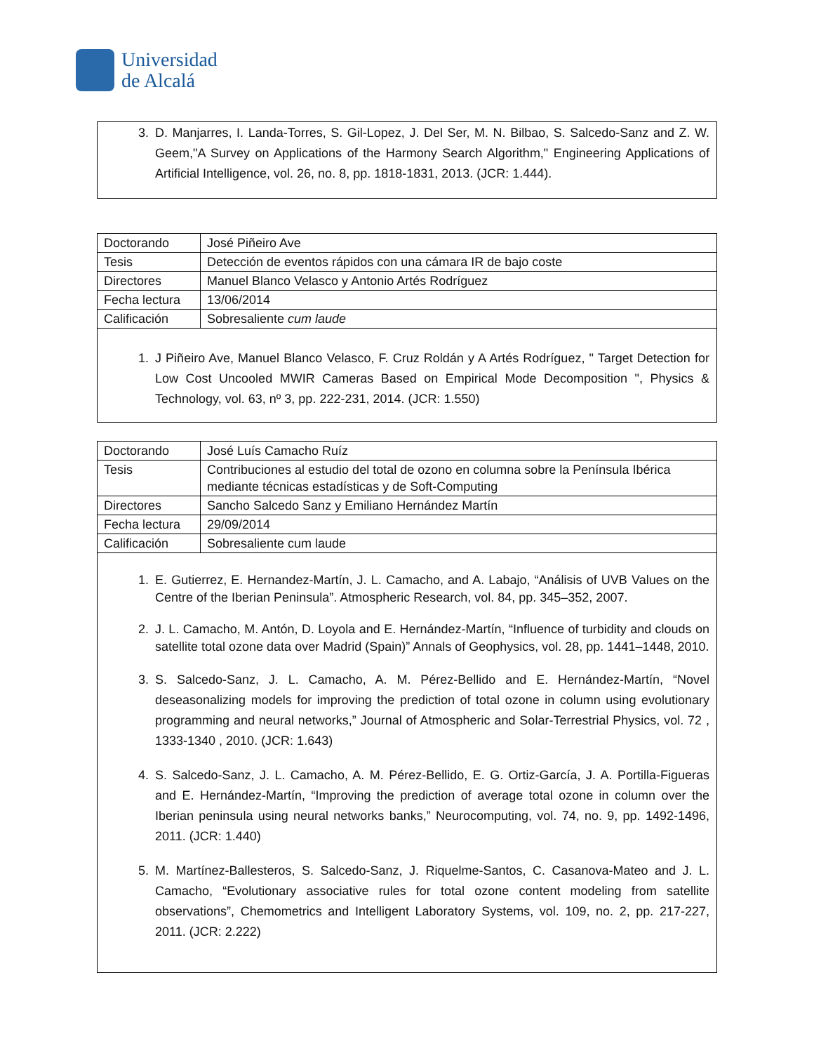Universidad
de Alcalá
3. D. Manjarres, I. Landa-Torres, S. Gil-Lopez, J. Del Ser, M. N. Bilbao, S. Salcedo-Sanz and Z. W. Geem,"A Survey on Applications of the Harmony Search Algorithm," Engineering Applications of Artificial Intelligence, vol. 26, no. 8, pp. 1818-1831, 2013. (JCR: 1.444).
| Doctorando | José Piñeiro Ave |
| Tesis | Detección de eventos rápidos con una cámara IR de bajo coste |
| Directores | Manuel Blanco Velasco y Antonio Artés Rodríguez |
| Fecha lectura | 13/06/2014 |
| Calificación | Sobresaliente cum laude |
1. J Piñeiro Ave, Manuel Blanco Velasco, F. Cruz Roldán y A Artés Rodríguez, " Target Detection for Low Cost Uncooled MWIR Cameras Based on Empirical Mode Decomposition ", Physics & Technology, vol. 63, nº 3, pp. 222-231, 2014. (JCR: 1.550)
| Doctorando | José Luís Camacho Ruíz |
| Tesis | Contribuciones al estudio del total de ozono en columna sobre la Península Ibérica mediante técnicas estadísticas y de Soft-Computing |
| Directores | Sancho Salcedo Sanz y Emiliano Hernández Martín |
| Fecha lectura | 29/09/2014 |
| Calificación | Sobresaliente cum laude |
1. E. Gutierrez, E. Hernandez-Martín, J. L. Camacho, and A. Labajo, “Análisis of UVB Values on the Centre of the Iberian Peninsula”. Atmospheric Research, vol. 84, pp. 345–352, 2007.
2. J. L. Camacho, M. Antón, D. Loyola and E. Hernández-Martín, “Influence of turbidity and clouds on satellite total ozone data over Madrid (Spain)” Annals of Geophysics, vol. 28, pp. 1441–1448, 2010.
3. S. Salcedo-Sanz, J. L. Camacho, A. M. Pérez-Bellido and E. Hernández-Martín, “Novel deseasonalizing models for improving the prediction of total ozone in column using evolutionary programming and neural networks,” Journal of Atmospheric and Solar-Terrestrial Physics, vol. 72 , 1333-1340 , 2010. (JCR: 1.643)
4. S. Salcedo-Sanz, J. L. Camacho, A. M. Pérez-Bellido, E. G. Ortiz-García, J. A. Portilla-Figueras and E. Hernández-Martín, “Improving the prediction of average total ozone in column over the Iberian peninsula using neural networks banks,” Neurocomputing, vol. 74, no. 9, pp. 1492-1496, 2011. (JCR: 1.440)
5. M. Martínez-Ballesteros, S. Salcedo-Sanz, J. Riquelme-Santos, C. Casanova-Mateo and J. L. Camacho, “Evolutionary associative rules for total ozone content modeling from satellite observations”, Chemometrics and Intelligent Laboratory Systems, vol. 109, no. 2, pp. 217-227, 2011. (JCR: 2.222)